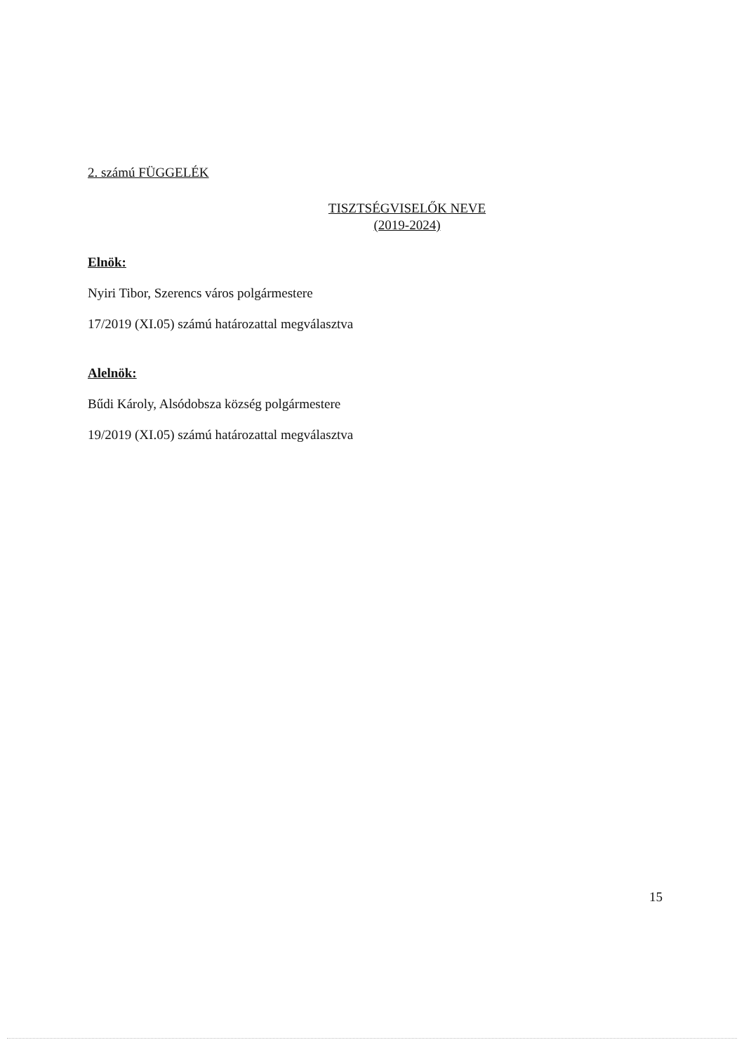2. számú FÜGGELÉK
TISZTSÉGVISELŐK NEVE
(2019-2024)
Elnök:
Nyiri Tibor, Szerencs város polgármestere
17/2019 (XI.05) számú határozattal megválasztva
Alelnök:
Bűdi Károly, Alsódobsza község polgármestere
19/2019 (XI.05) számú határozattal megválasztva
15